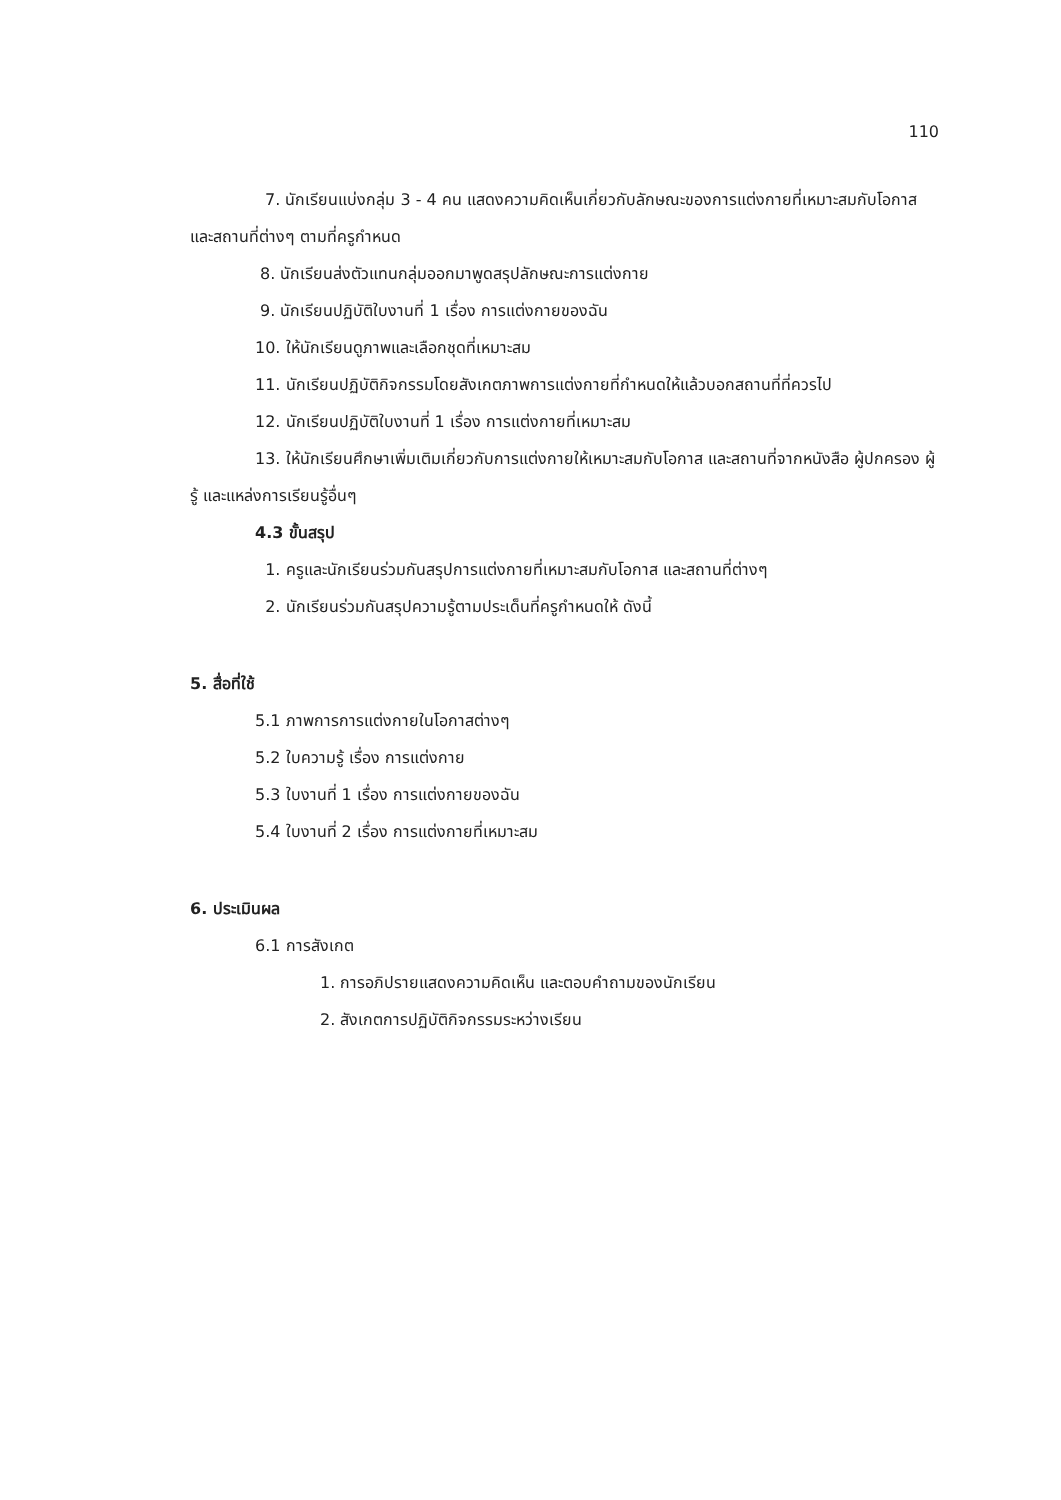110
7. นักเรียนแบ่งกลุ่ม 3 - 4 คน แสดงความคิดเห็นเกี่ยวกับลักษณะของการแต่งกายที่เหมาะสมกับโอกาส และสถานที่ต่างๆ ตามที่ครูกำหนด
8. นักเรียนส่งตัวแทนกลุ่มออกมาพูดสรุปลักษณะการแต่งกาย
9. นักเรียนปฏิบัติใบงานที่ 1 เรื่อง การแต่งกายของฉัน
10. ให้นักเรียนดูภาพและเลือกชุดที่เหมาะสม
11. นักเรียนปฏิบัติกิจกรรมโดยสังเกตภาพการแต่งกายที่กำหนดให้แล้วบอกสถานที่ที่ควรไป
12. นักเรียนปฏิบัติใบงานที่ 1 เรื่อง การแต่งกายที่เหมาะสม
13. ให้นักเรียนศึกษาเพิ่มเติมเกี่ยวกับการแต่งกายให้เหมาะสมกับโอกาส และสถานที่จากหนังสือ ผู้ปกครอง ผู้รู้ และแหล่งการเรียนรู้อื่นๆ
4.3 ขั้นสรุป
1. ครูและนักเรียนร่วมกันสรุปการแต่งกายที่เหมาะสมกับโอกาส และสถานที่ต่างๆ
2. นักเรียนร่วมกันสรุปความรู้ตามประเด็นที่ครูกำหนดให้ ดังนี้
5. สื่อที่ใช้
5.1 ภาพการการแต่งกายในโอกาสต่างๆ
5.2 ใบความรู้ เรื่อง การแต่งกาย
5.3 ใบงานที่ 1 เรื่อง การแต่งกายของฉัน
5.4 ใบงานที่ 2 เรื่อง การแต่งกายที่เหมาะสม
6. ประเมินผล
6.1 การสังเกต
1. การอภิปรายแสดงความคิดเห็น และตอบคำถามของนักเรียน
2. สังเกตการปฏิบัติกิจกรรมระหว่างเรียน